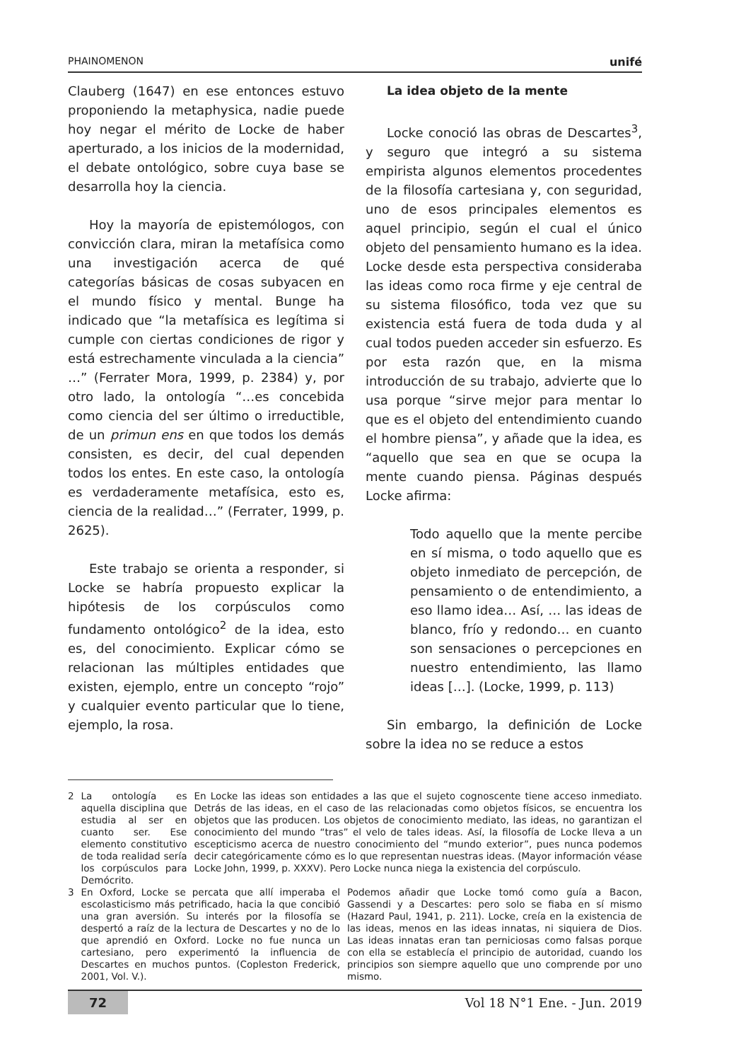PHAINOMENON unifé
Clauberg (1647) en ese entonces estuvo proponiendo la metaphysica, nadie puede hoy negar el mérito de Locke de haber aperturado, a los inicios de la modernidad, el debate ontológico, sobre cuya base se desarrolla hoy la ciencia.
Hoy la mayoría de epistemólogos, con convicción clara, miran la metafísica como una investigación acerca de qué categorías básicas de cosas subyacen en el mundo físico y mental. Bunge ha indicado que “la metafísica es legítima si cumple con ciertas condiciones de rigor y está estrechamente vinculada a la ciencia” …” (Ferrater Mora, 1999, p. 2384) y, por otro lado, la ontología “…es concebida como ciencia del ser último o irreductible, de un primun ens en que todos los demás consisten, es decir, del cual dependen todos los entes. En este caso, la ontología es verdaderamente metafísica, esto es, ciencia de la realidad…” (Ferrater, 1999, p. 2625).
Este trabajo se orienta a responder, si Locke se habría propuesto explicar la hipótesis de los corpúsculos como fundamento ontológico<sup>2</sup> de la idea, esto es, del conocimiento. Explicar cómo se relacionan las múltiples entidades que existen, ejemplo, entre un concepto “rojo” y cualquier evento particular que lo tiene, ejemplo, la rosa.
La idea objeto de la mente
Locke conoció las obras de Descartes<sup>3</sup>, y seguro que integró a su sistema empirista algunos elementos procedentes de la filosofía cartesiana y, con seguridad, uno de esos principales elementos es aquel principio, según el cual el único objeto del pensamiento humano es la idea. Locke desde esta perspectiva consideraba las ideas como roca firme y eje central de su sistema filosófico, toda vez que su existencia está fuera de toda duda y al cual todos pueden acceder sin esfuerzo. Es por esta razón que, en la misma introducción de su trabajo, advierte que lo usa porque “sirve mejor para mentar lo que es el objeto del entendimiento cuando el hombre piensa”, y añade que la idea, es “aquello que sea en que se ocupa la mente cuando piensa. Páginas después Locke afirma:
Todo aquello que la mente percibe en sí misma, o todo aquello que es objeto inmediato de percepción, de pensamiento o de entendimiento, a eso llamo idea… Así, … las ideas de blanco, frío y redondo… en cuanto son sensaciones o percepciones en nuestro entendimiento, las llamo ideas […]. (Locke, 1999, p. 113)
Sin embargo, la definición de Locke sobre la idea no se reduce a estos
2 La ontología es aquella disciplina que estudia al ser en cuanto ser. Ese elemento constitutivo de toda realidad sería los corpúsculos para Demócrito.
En Locke las ideas son entidades a las que el sujeto cognoscente tiene acceso inmediato. Detrás de las ideas, en el caso de las relacionadas como objetos físicos, se encuentra los objetos que las producen. Los objetos de conocimiento mediato, las ideas, no garantizan el conocimiento del mundo “tras” el velo de tales ideas. Así, la filosofía de Locke lleva a un escepticismo acerca de nuestro conocimiento del “mundo exterior”, pues nunca podemos decir categóricamente cómo es lo que representan nuestras ideas. (Mayor información véase Locke John, 1999, p. XXXV). Pero Locke nunca niega la existencia del corpúsculo.
3 En Oxford, Locke se percata que allí imperaba el escolasticismo más petrificado, hacia la que concibió una gran aversión. Su interés por la filosofía se despertó a raíz de la lectura de Descartes y no de lo que aprendió en Oxford. Locke no fue nunca un cartesiano, pero experimentó la influencia de Descartes en muchos puntos. (Copleston Frederick, 2001, Vol. V.).
Podemos añadir que Locke tomó como guía a Bacon, Gassendi y a Descartes: pero solo se fiaba en sí mismo (Hazard Paul, 1941, p. 211). Locke, creía en la existencia de las ideas, menos en las ideas innatas, ni siquiera de Dios. Las ideas innatas eran tan perniciosas como falsas porque con ella se establecía el principio de autoridad, cuando los principios son siempre aquello que uno comprende por uno mismo.
72 Vol 18 N°1 Ene. - Jun. 2019